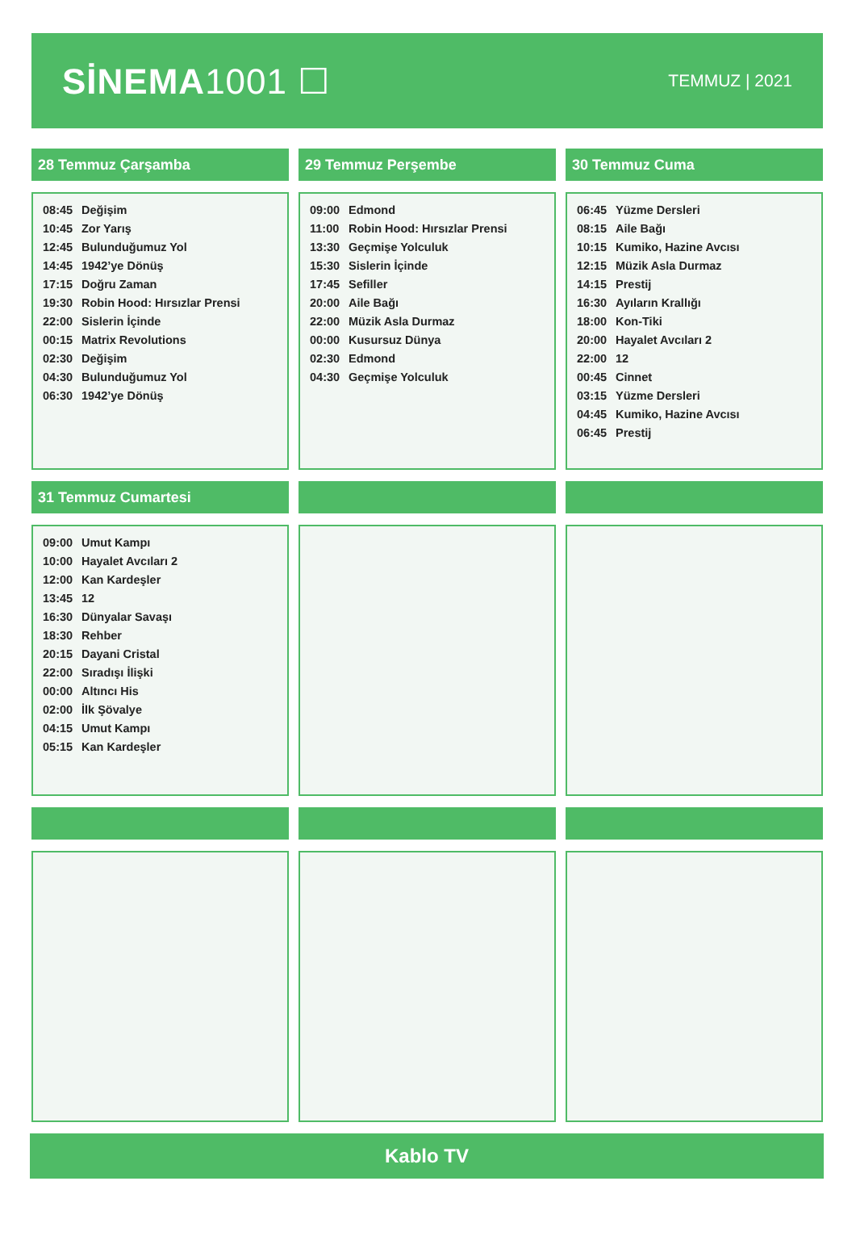SİNEMA1001 ☐
TEMMUZ | 2021
28 Temmuz Çarşamba
| 08:45 | Değişim |
| 10:45 | Zor Yarış |
| 12:45 | Bulunduğumuz Yol |
| 14:45 | 1942’ye Dönüş |
| 17:15 | Doğru Zaman |
| 19:30 | Robin Hood: Hırsızlar Prensi |
| 22:00 | Sislerin İçinde |
| 00:15 | Matrix Revolutions |
| 02:30 | Değişim |
| 04:30 | Bulunduğumuz Yol |
| 06:30 | 1942’ye Dönüş |
29 Temmuz Perşembe
| 09:00 | Edmond |
| 11:00 | Robin Hood: Hırsızlar Prensi |
| 13:30 | Geçmişe Yolculuk |
| 15:30 | Sislerin İçinde |
| 17:45 | Sefiller |
| 20:00 | Aile Bağı |
| 22:00 | Müzik Asla Durmaz |
| 00:00 | Kusursuz Dünya |
| 02:30 | Edmond |
| 04:30 | Geçmişe Yolculuk |
30 Temmuz Cuma
| 06:45 | Yüzme Dersleri |
| 08:15 | Aile Bağı |
| 10:15 | Kumiko, Hazine Avcısı |
| 12:15 | Müzik Asla Durmaz |
| 14:15 | Prestij |
| 16:30 | Ayıların Krallığı |
| 18:00 | Kon-Tiki |
| 20:00 | Hayalet Avcıları 2 |
| 22:00 | 12 |
| 00:45 | Cinnet |
| 03:15 | Yüzme Dersleri |
| 04:45 | Kumiko, Hazine Avcısı |
| 06:45 | Prestij |
31 Temmuz Cumartesi
| 09:00 | Umut Kampı |
| 10:00 | Hayalet Avcıları 2 |
| 12:00 | Kan Kardeşler |
| 13:45 | 12 |
| 16:30 | Dünyalar Savaşı |
| 18:30 | Rehber |
| 20:15 | Dayani Cristal |
| 22:00 | Sıradışı İlişki |
| 00:00 | Altıncı His |
| 02:00 | İlk Şövalye |
| 04:15 | Umut Kampı |
| 05:15 | Kan Kardeşler |
Kablo TV